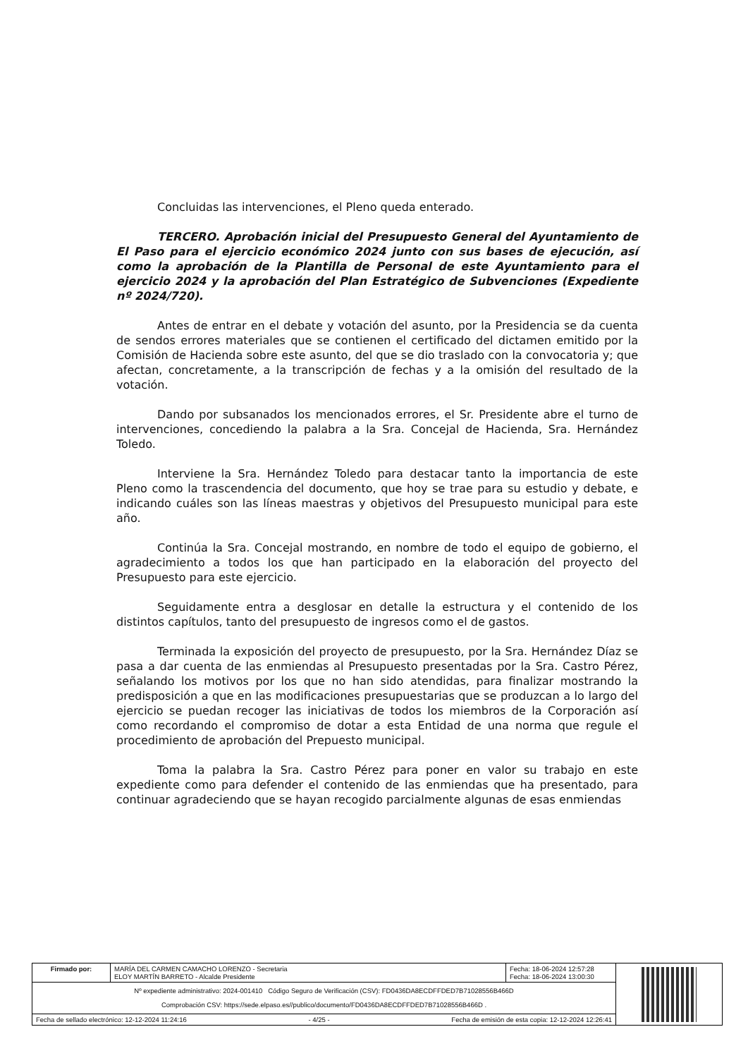Concluidas las intervenciones, el Pleno queda enterado.
TERCERO. Aprobación inicial del Presupuesto General del Ayuntamiento de El Paso para el ejercicio económico 2024 junto con sus bases de ejecución, así como la aprobación de la Plantilla de Personal de este Ayuntamiento para el ejercicio 2024 y la aprobación del Plan Estratégico de Subvenciones (Expediente nº 2024/720).
Antes de entrar en el debate y votación del asunto, por la Presidencia se da cuenta de sendos errores materiales que se contienen el certificado del dictamen emitido por la Comisión de Hacienda sobre este asunto, del que se dio traslado con la convocatoria y; que afectan, concretamente, a la transcripción de fechas y a la omisión del resultado de la votación.
Dando por subsanados los mencionados errores, el Sr. Presidente abre el turno de intervenciones, concediendo la palabra a la Sra. Concejal de Hacienda, Sra. Hernández Toledo.
Interviene la Sra. Hernández Toledo para destacar tanto la importancia de este Pleno como la trascendencia del documento, que hoy se trae para su estudio y debate, e indicando cuáles son las líneas maestras y objetivos del Presupuesto municipal para este año.
Continúa la Sra. Concejal mostrando, en nombre de todo el equipo de gobierno, el agradecimiento a todos los que han participado en la elaboración del proyecto del Presupuesto para este ejercicio.
Seguidamente entra a desglosar en detalle la estructura y el contenido de los distintos capítulos, tanto del presupuesto de ingresos como el de gastos.
Terminada la exposición del proyecto de presupuesto, por la Sra. Hernández Díaz se pasa a dar cuenta de las enmiendas al Presupuesto presentadas por la Sra. Castro Pérez, señalando los motivos por los que no han sido atendidas, para finalizar mostrando la predisposición a que en las modificaciones presupuestarias que se produzcan a lo largo del ejercicio se puedan recoger las iniciativas de todos los miembros de la Corporación así como recordando el compromiso de dotar a esta Entidad de una norma que regule el procedimiento de aprobación del Prepuesto municipal.
Toma la palabra la Sra. Castro Pérez para poner en valor su trabajo en este expediente como para defender el contenido de las enmiendas que ha presentado, para continuar agradeciendo que se hayan recogido parcialmente algunas de esas enmiendas
| Firmado por: | MARÍA DEL CARMEN CAMACHO LORENZO - Secretaria ELOY MARTÍN BARRETO - Alcalde Presidente | Fecha: 18-06-2024 12:57:28 Fecha: 18-06-2024 13:00:30 | |
| Nº expediente administrativo: 2024-001410 Código Seguro de Verificación (CSV): FD0436DA8ECDFFDED7B71028556B466D Comprobación CSV: https://sede.elpaso.es//publico/documento/FD0436DA8ECDFFDED7B71028556B466D . | | | |
| Fecha de sellado electrónico: 12-12-2024 11:24:16 Fecha de emisión de esta copia: 12-12-2024 12:26:41 - 4/25 - | | | |